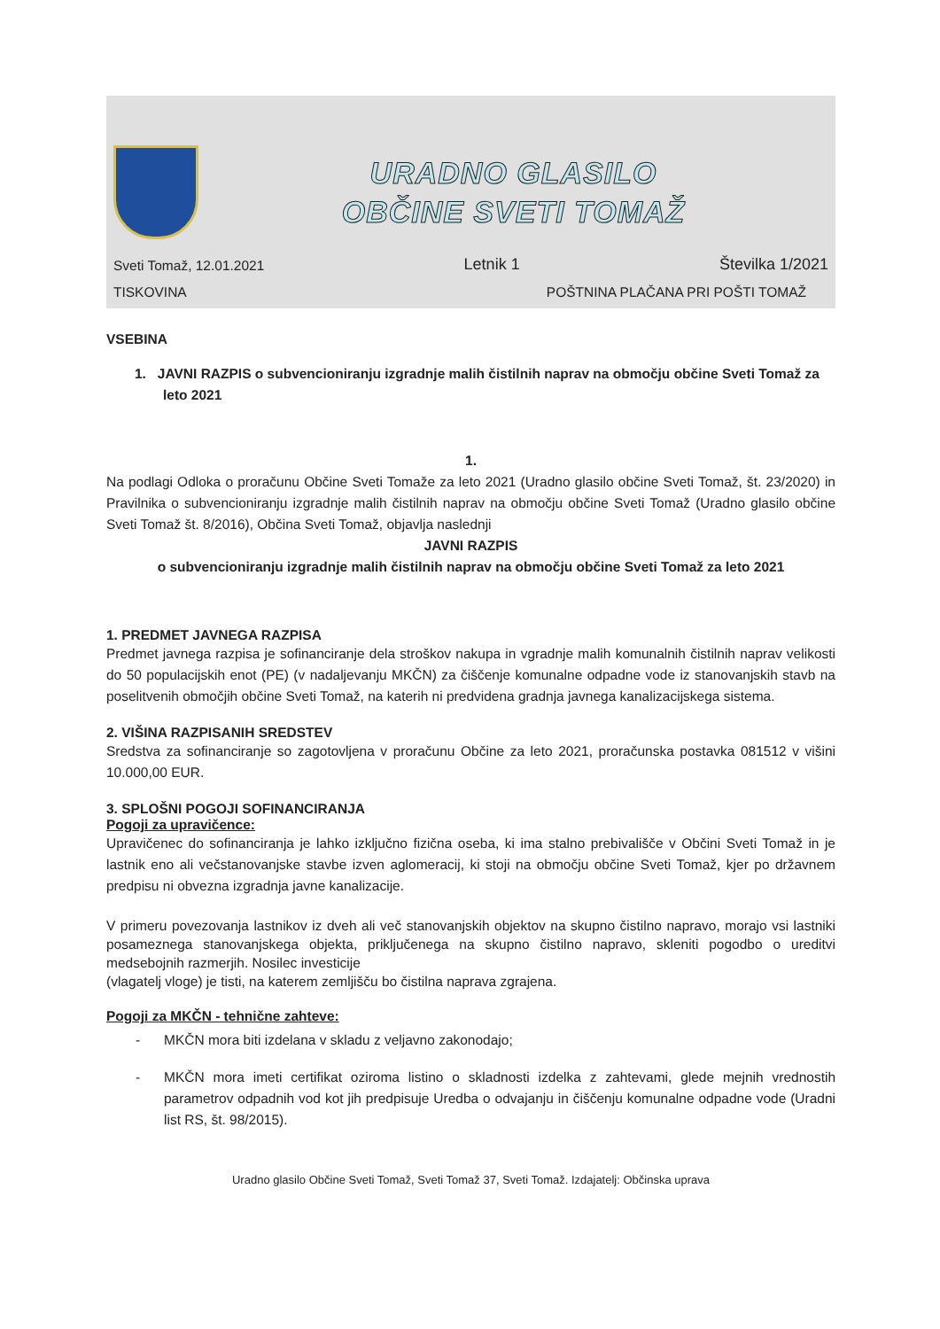URADNO GLASILO
OBČINE SVETI TOMAŽ
Sveti Tomaž, 12.01.2021 Letnik 1 Številka 1/2021
TISKOVINA POŠTNINA PLAČANA PRI POŠTI TOMAŽ
VSEBINA
1. JAVNI RAZPIS o subvencioniranju izgradnje malih čistilnih naprav na območju občine Sveti Tomaž za leto 2021
1.
Na podlagi Odloka o proračunu Občine Sveti Tomaže za leto 2021 (Uradno glasilo občine Sveti Tomaž, št. 23/2020) in Pravilnika o subvencioniranju izgradnje malih čistilnih naprav na območju občine Sveti Tomaž (Uradno glasilo občine Sveti Tomaž št. 8/2016), Občina Sveti Tomaž, objavlja naslednji
JAVNI RAZPIS
o subvencioniranju izgradnje malih čistilnih naprav na območju občine Sveti Tomaž za leto 2021
1. PREDMET JAVNEGA RAZPISA
Predmet javnega razpisa je sofinanciranje dela stroškov nakupa in vgradnje malih komunalnih čistilnih naprav velikosti do 50 populacijskih enot (PE) (v nadaljevanju MKČN) za čiščenje komunalne odpadne vode iz stanovanjskih stavb na poselitvenih območjih občine Sveti Tomaž, na katerih ni predvidena gradnja javnega kanalizacijskega sistema.
2. VIŠINA RAZPISANIH SREDSTEV
Sredstva za sofinanciranje so zagotovljena v proračunu Občine za leto 2021, proračunska postavka 081512 v višini 10.000,00 EUR.
3. SPLOŠNI POGOJI SOFINANCIRANJA
Pogoji za upravičence:
Upravičenec do sofinanciranja je lahko izključno fizična oseba, ki ima stalno prebivališče v Občini Sveti Tomaž in je lastnik eno ali večstanovanjske stavbe izven aglomeracij, ki stoji na območju občine Sveti Tomaž, kjer po državnem predpisu ni obvezna izgradnja javne kanalizacije.
V primeru povezovanja lastnikov iz dveh ali več stanovanjskih objektov na skupno čistilno napravo, morajo vsi lastniki posameznega stanovanjskega objekta, priključenega na skupno čistilno napravo, skleniti pogodbo o ureditvi medsebojnih razmerjih. Nosilec investicije
(vlagatelj vloge) je tisti, na katerem zemljišču bo čistilna naprava zgrajena.
Pogoji za MKČN - tehnične zahteve:
- MKČN mora biti izdelana v skladu z veljavno zakonodajo;
- MKČN mora imeti certifikat oziroma listino o skladnosti izdelka z zahtevami, glede mejnih vrednostih parametrov odpadnih vod kot jih predpisuje Uredba o odvajanju in čiščenju komunalne odpadne vode (Uradni list RS, št. 98/2015).
Uradno glasilo Občine Sveti Tomaž, Sveti Tomaž 37, Sveti Tomaž. Izdajatelj: Občinska uprava